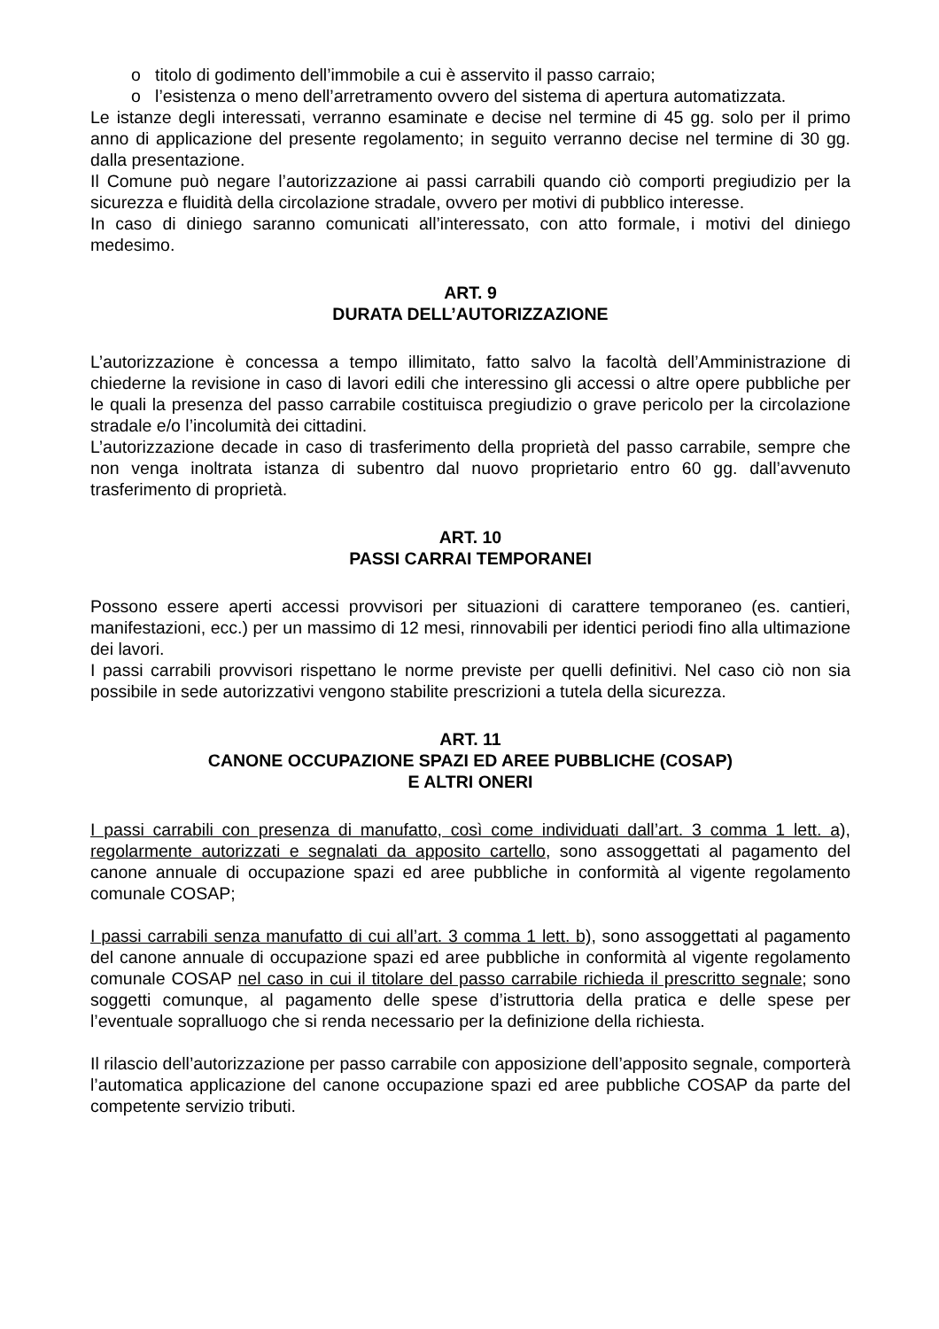o titolo di godimento dell’immobile a cui è asservito il passo carraio;
o l’esistenza o meno dell’arretramento ovvero del sistema di apertura automatizzata.
Le istanze degli interessati, verranno esaminate e decise nel termine di 45 gg. solo per il primo anno di applicazione del presente regolamento; in seguito verranno decise nel termine di 30 gg. dalla presentazione.
Il Comune può negare l’autorizzazione ai passi carrabili quando ciò comporti pregiudizio per la sicurezza e fluidità della circolazione stradale, ovvero per motivi di pubblico interesse.
In caso di diniego saranno comunicati all’interessato, con atto formale, i motivi del diniego medesimo.
ART. 9
DURATA DELL’AUTORIZZAZIONE
L’autorizzazione è concessa a tempo illimitato, fatto salvo la facoltà dell’Amministrazione di chiederne la revisione in caso di lavori edili che interessino gli accessi o altre opere pubbliche per le quali la presenza del passo carrabile costituisca pregiudizio o grave pericolo per la circolazione stradale e/o l’incolumità dei cittadini.
L’autorizzazione decade in caso di trasferimento della proprietà del passo carrabile, sempre che non venga inoltrata istanza di subentro dal nuovo proprietario entro 60 gg. dall’avvenuto trasferimento di proprietà.
ART. 10
PASSI CARRAI TEMPORANEI
Possono essere aperti accessi provvisori per situazioni di carattere temporaneo (es. cantieri, manifestazioni, ecc.) per un massimo di 12 mesi, rinnovabili per identici periodi fino alla ultimazione dei lavori.
I passi carrabili provvisori rispettano le norme previste per quelli definitivi. Nel caso ciò non sia possibile in sede autorizzativi vengono stabilite prescrizioni a tutela della sicurezza.
ART. 11
CANONE OCCUPAZIONE SPAZI ED AREE PUBBLICHE (COSAP)
E ALTRI ONERI
I passi carrabili con presenza di manufatto, così come individuati dall’art. 3 comma 1 lett. a), regolarmente autorizzati e segnalati da apposito cartello, sono assoggettati al pagamento del canone annuale di occupazione spazi ed aree pubbliche in conformità al vigente regolamento comunale COSAP;
I passi carrabili senza manufatto di cui all’art. 3 comma 1 lett. b), sono assoggettati al pagamento del canone annuale di occupazione spazi ed aree pubbliche in conformità al vigente regolamento comunale COSAP nel caso in cui il titolare del passo carrabile richieda il prescritto segnale; sono soggetti comunque, al pagamento delle spese d’istruttoria della pratica e delle spese per l’eventuale sopralluogo che si renda necessario per la definizione della richiesta.
Il rilascio dell’autorizzazione per passo carrabile con apposizione dell’apposito segnale, comporterà l’automatica applicazione del canone occupazione spazi ed aree pubbliche COSAP da parte del competente servizio tributi.